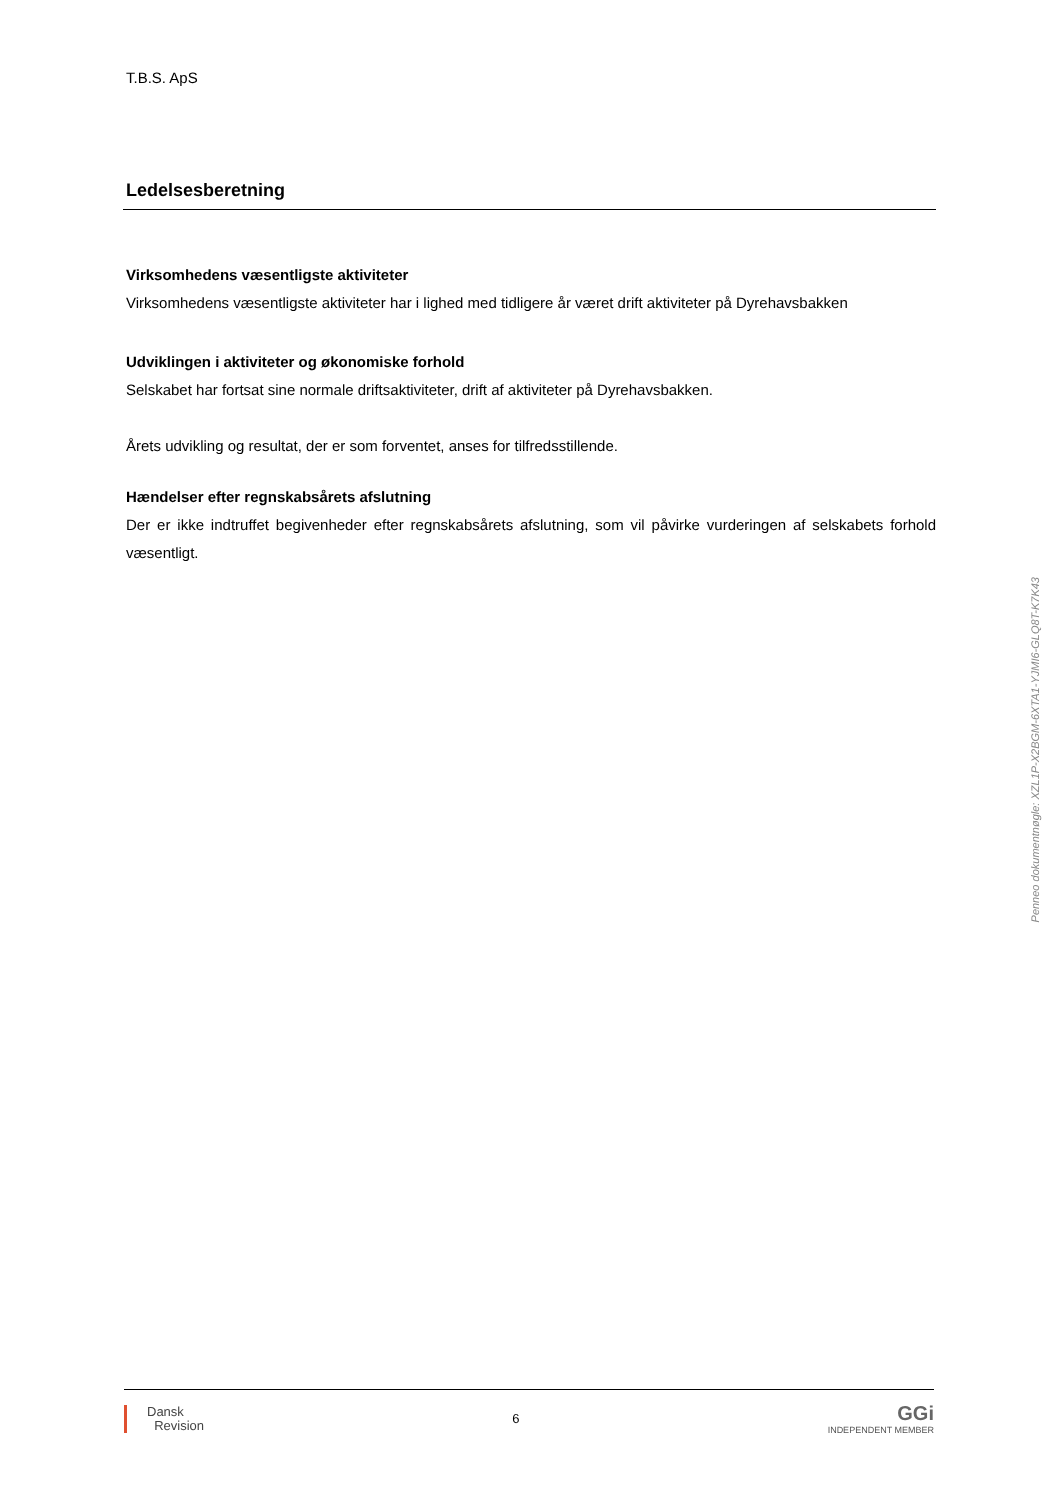T.B.S. ApS
Ledelsesberetning
Virksomhedens væsentligste aktiviteter
Virksomhedens væsentligste aktiviteter har i lighed med tidligere år været drift aktiviteter på Dyrehavsbakken
Udviklingen i aktiviteter og økonomiske forhold
Selskabet har fortsat sine normale driftsaktiviteter, drift af aktiviteter på Dyrehavsbakken.
Årets udvikling og resultat, der er som forventet, anses for tilfredsstillende.
Hændelser efter regnskabsårets afslutning
Der er ikke indtruffet begivenheder efter regnskabsårets afslutning, som vil påvirke vurderingen af selskabets forhold væsentligt.
Penneo dokumentnøgle: XZL1P-X2BGM-6XTA1-YJMI6-GLQ8T-K7K43
Dansk
Revision
6
GGi
INDEPENDENT MEMBER